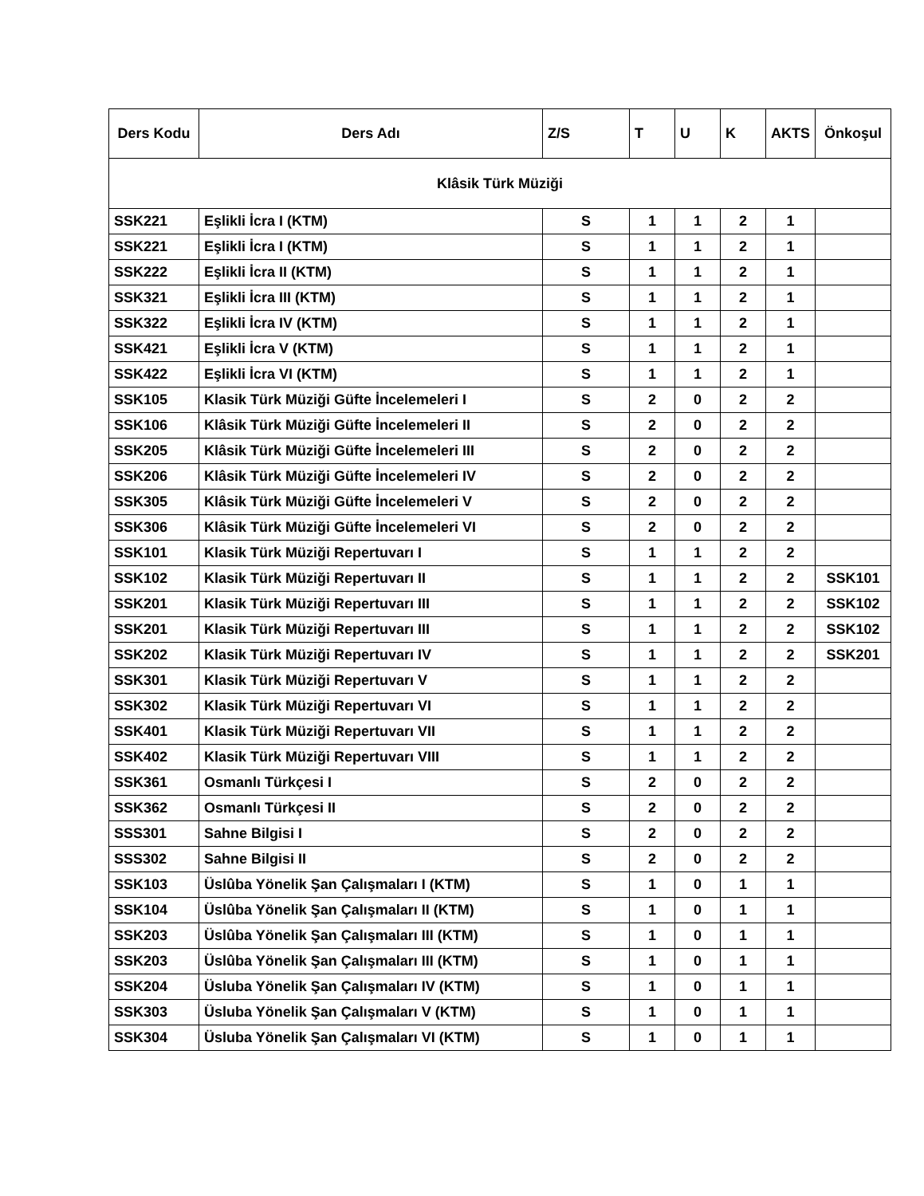| Ders Kodu | Ders Adı | Z/S | T | U | K | AKTS | Önkoşul |
| --- | --- | --- | --- | --- | --- | --- | --- |
| Klâsik Türk Müziği | | | | | | | |
| SSK221 | Eşlikli İcra I (KTM) | S | 1 | 1 | 2 | 1 | |
| SSK221 | Eşlikli İcra I (KTM) | S | 1 | 1 | 2 | 1 | |
| SSK222 | Eşlikli İcra II (KTM) | S | 1 | 1 | 2 | 1 | |
| SSK321 | Eşlikli İcra III (KTM) | S | 1 | 1 | 2 | 1 | |
| SSK322 | Eşlikli İcra IV (KTM) | S | 1 | 1 | 2 | 1 | |
| SSK421 | Eşlikli İcra V (KTM) | S | 1 | 1 | 2 | 1 | |
| SSK422 | Eşlikli İcra VI (KTM) | S | 1 | 1 | 2 | 1 | |
| SSK105 | Klasik Türk Müziği Güfte İncelemeleri I | S | 2 | 0 | 2 | 2 | |
| SSK106 | Klâsik Türk Müziği Güfte İncelemeleri II | S | 2 | 0 | 2 | 2 | |
| SSK205 | Klâsik Türk Müziği Güfte İncelemeleri III | S | 2 | 0 | 2 | 2 | |
| SSK206 | Klâsik Türk Müziği Güfte İncelemeleri IV | S | 2 | 0 | 2 | 2 | |
| SSK305 | Klâsik Türk Müziği Güfte İncelemeleri V | S | 2 | 0 | 2 | 2 | |
| SSK306 | Klâsik Türk Müziği Güfte İncelemeleri VI | S | 2 | 0 | 2 | 2 | |
| SSK101 | Klasik Türk Müziği Repertuvarı I | S | 1 | 1 | 2 | 2 | |
| SSK102 | Klasik Türk Müziği Repertuvarı II | S | 1 | 1 | 2 | 2 | SSK101 |
| SSK201 | Klasik Türk Müziği Repertuvarı III | S | 1 | 1 | 2 | 2 | SSK102 |
| SSK201 | Klasik Türk Müziği Repertuvarı III | S | 1 | 1 | 2 | 2 | SSK102 |
| SSK202 | Klasik Türk Müziği Repertuvarı IV | S | 1 | 1 | 2 | 2 | SSK201 |
| SSK301 | Klasik Türk Müziği Repertuvarı V | S | 1 | 1 | 2 | 2 | |
| SSK302 | Klasik Türk Müziği Repertuvarı VI | S | 1 | 1 | 2 | 2 | |
| SSK401 | Klasik Türk Müziği Repertuvarı VII | S | 1 | 1 | 2 | 2 | |
| SSK402 | Klasik Türk Müziği Repertuvarı VIII | S | 1 | 1 | 2 | 2 | |
| SSK361 | Osmanlı Türkçesi I | S | 2 | 0 | 2 | 2 | |
| SSK362 | Osmanlı Türkçesi II | S | 2 | 0 | 2 | 2 | |
| SSS301 | Sahne Bilgisi I | S | 2 | 0 | 2 | 2 | |
| SSS302 | Sahne Bilgisi II | S | 2 | 0 | 2 | 2 | |
| SSK103 | Üslûba Yönelik Şan Çalışmaları I (KTM) | S | 1 | 0 | 1 | 1 | |
| SSK104 | Üslûba Yönelik Şan Çalışmaları II (KTM) | S | 1 | 0 | 1 | 1 | |
| SSK203 | Üslûba Yönelik Şan Çalışmaları III (KTM) | S | 1 | 0 | 1 | 1 | |
| SSK203 | Üslûba Yönelik Şan Çalışmaları III (KTM) | S | 1 | 0 | 1 | 1 | |
| SSK204 | Üsluba Yönelik Şan Çalışmaları IV (KTM) | S | 1 | 0 | 1 | 1 | |
| SSK303 | Üsluba Yönelik Şan Çalışmaları V (KTM) | S | 1 | 0 | 1 | 1 | |
| SSK304 | Üsluba Yönelik Şan Çalışmaları VI (KTM) | S | 1 | 0 | 1 | 1 | |